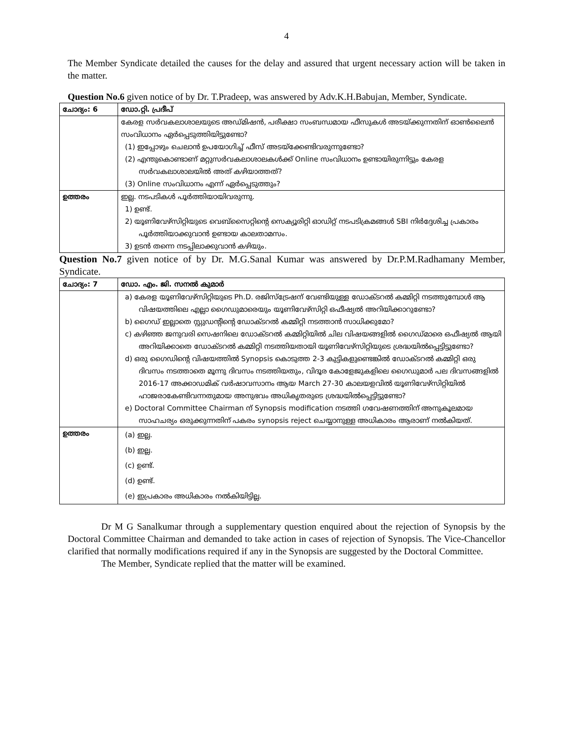4
The Member Syndicate detailed the causes for the delay and assured that urgent necessary action will be taken in the matter.
Question No.6 given notice of by Dr. T.Pradeep, was answered by Adv.K.H.Babujan, Member, Syndicate.
| ചോദ്യം: 6 | ഡോ.റ്റി. പ്രദീപ് |
| | കേരള സർവകലാശാലയുടെ അഡ്മിഷൻ, പരീക്ഷാ സംബന്ധമായ ഫീസുകൾ അടയ്ക്കുന്നതിന് ഓൺലൈൻ സംവിധാനം ഏർപ്പെടുത്തിയിട്ടുണ്ടോ? (1) ഇപ്പോഴും ചെലാൻ ഉപയോഗിച്ച് ഫീസ് അടയ്ക്കേണ്ടിവരുന്നുണ്ടോ? (2) എന്തുകൊണ്ടാണ് മറ്റുസർവകലാശാലകൾക്ക് Online സംവിധാനം ഉണ്ടായിരുന്നിട്ടും കേരള സർവകലാശാലയിൽ അത് കഴിയാത്തത്? (3) Online സംവിധാനം എന്ന് ഏർപ്പെടുത്തും? |
| ഉത്തരം | ഇല്ല. നടപടികൾ പൂർത്തിയായിവരുന്നു. 1) ഉണ്ട്. 2) യൂണിവേഴ്സിറ്റിയുടെ വെബ്സൈറ്റിന്റെ സെക്യൂരിറ്റി ഓഡിറ്റ് നടപടിക്രമങ്ങൾ SBI നിർദ്ദേശിച്ച പ്രകാരം പൂർത്തിയാക്കുവാൻ ഉണ്ടായ കാലതാമസം. 3) ഉടൻ തന്നെ നടപ്പിലാക്കുവാൻ കഴിയും. |
Question No.7 given notice of by Dr. M.G.Sanal Kumar was answered by Dr.P.M.Radhamany Member, Syndicate.
| ചോദ്യം: 7 | ഡോ. എം. ജി. സനൽ കുമാർ |
| | a) കേരള യൂണിവേഴ്സിറ്റിയുടെ Ph.D. രജിസ്ട്രേഷന് വേണ്ടിയുള്ള ഡോക്ടറൽ കമ്മിറ്റി നടത്തുമ്പോൾ ആ വിഷയത്തിലെ എല്ലാ ഗൈഡുമാരെയും യൂണിവേഴ്സിറ്റി ഒഫീഷ്യൽ അറിയിക്കാറുണ്ടോ? b) ഗൈഡ് ഇല്ലാതെ സ്റ്റുഡന്റിന്റെ ഡോക്ടറൽ കമ്മിറ്റി നടത്താൻ സാധിക്കുമോ? c) കഴിഞ്ഞ ജനുവരി സെഷനിലെ ഡോക്ടറൽ കമ്മിറ്റിയിൽ ചില വിഷയങ്ങളിൽ ഗൈഡ്മാരെ ഒഫീഷ്യൽ ആയി അറിയിക്കാതെ ഡോക്ടറൽ കമ്മിറ്റി നടത്തിയതായി യൂണിവേഴ്സിറ്റിയുടെ ശ്രദ്ധയിൽപ്പെട്ടിട്ടുണ്ടോ? d) ഒരു ഗൈഡിന്റെ വിഷയത്തിൽ Synopsis കൊടുത്ത 2-3 കുട്ടികളുണ്ടെങ്കിൽ ഡോക്ടറൽ കമ്മിറ്റി ഒരു ദിവസം നടത്താതെ മൂന്നു ദിവസം നടത്തിയതും, വിദൂര കോളേജുകളിലെ ഗൈഡുമാർ പല ദിവസങ്ങളിൽ 2016-17 അക്കാഡമിക് വർഷാവസാനം ആയ March 27-30 കാലയളവിൽ യൂണിവേഴ്സിറ്റിയിൽ ഹാജരാകേണ്ടിവന്നതുമായ അനുഭവം അധികൃതരുടെ ശ്രദ്ധയിൽപ്പെട്ടിട്ടുണ്ടോ? e) Doctoral Committee Chairman ന് Synopsis modification നടത്തി ഗവേഷണത്തിന് അനുകൂലമായ സാഹചര്യം ഒരുക്കുന്നതിന് പകരം synopsis reject ചെയ്യാനുള്ള അധികാരം ആരാണ് നൽകിയത്. |
| ഉത്തരം | (a) ഇല്ല. (b) ഇല്ല. (c) ഉണ്ട്. (d) ഉണ്ട്. (e) ഇപ്രകാരം അധികാരം നൽകിയിട്ടില്ല. |
Dr M G Sanalkumar through a supplementary question enquired about the rejection of Synopsis by the Doctoral Committee Chairman and demanded to take action in cases of rejection of Synopsis. The Vice-Chancellor clarified that normally modifications required if any in the Synopsis are suggested by the Doctoral Committee.
The Member, Syndicate replied that the matter will be examined.